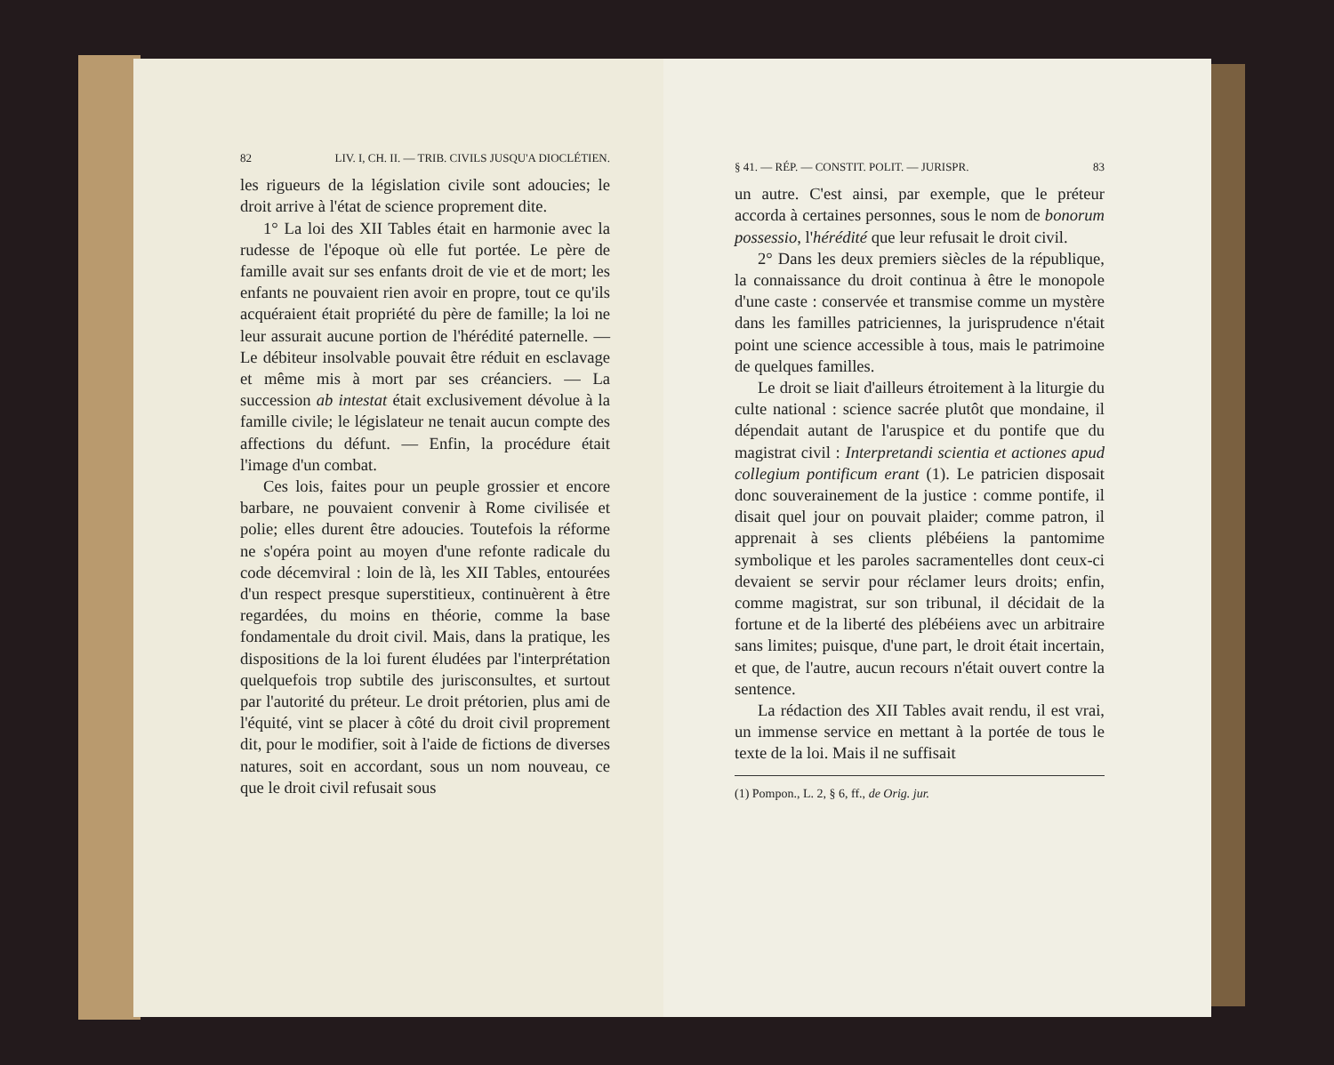82 LIV. I, CH. II. — TRIB. CIVILS JUSQU'A DIOCLÉTIEN.
les rigueurs de la législation civile sont adoucies; le droit arrive à l'état de science proprement dite.
1° La loi des XII Tables était en harmonie avec la rudesse de l'époque où elle fut portée. Le père de famille avait sur ses enfants droit de vie et de mort; les enfants ne pouvaient rien avoir en propre, tout ce qu'ils acquéraient était propriété du père de famille; la loi ne leur assurait aucune portion de l'hérédité paternelle. — Le débiteur insolvable pouvait être réduit en esclavage et même mis à mort par ses créanciers. — La succession ab intestat était exclusivement dévolue à la famille civile; le législateur ne tenait aucun compte des affections du défunt. — Enfin, la procédure était l'image d'un combat.
Ces lois, faites pour un peuple grossier et encore barbare, ne pouvaient convenir à Rome civilisée et polie; elles durent être adoucies. Toutefois la réforme ne s'opéra point au moyen d'une refonte radicale du code décemviral : loin de là, les XII Tables, entourées d'un respect presque superstitieux, continuèrent à être regardées, du moins en théorie, comme la base fondamentale du droit civil. Mais, dans la pratique, les dispositions de la loi furent éludées par l'interprétation quelquefois trop subtile des jurisconsultes, et surtout par l'autorité du préteur. Le droit prétorien, plus ami de l'équité, vint se placer à côté du droit civil proprement dit, pour le modifier, soit à l'aide de fictions de diverses natures, soit en accordant, sous un nom nouveau, ce que le droit civil refusait sous
§ 41. — RÉP. — CONSTIT. POLIT. — JURISPR. 83
un autre. C'est ainsi, par exemple, que le préteur accorda à certaines personnes, sous le nom de bonorum possessio, l'hérédité que leur refusait le droit civil.
2° Dans les deux premiers siècles de la république, la connaissance du droit continua à être le monopole d'une caste : conservée et transmise comme un mystère dans les familles patriciennes, la jurisprudence n'était point une science accessible à tous, mais le patrimoine de quelques familles.
Le droit se liait d'ailleurs étroitement à la liturgie du culte national : science sacrée plutôt que mondaine, il dépendait autant de l'aruspice et du pontife que du magistrat civil : Interpretandi scientia et actiones apud collegium pontificum erant (1). Le patricien disposait donc souverainement de la justice : comme pontife, il disait quel jour on pouvait plaider; comme patron, il apprenait à ses clients plébéiens la pantomime symbolique et les paroles sacramentelles dont ceux-ci devaient se servir pour réclamer leurs droits; enfin, comme magistrat, sur son tribunal, il décidait de la fortune et de la liberté des plébéiens avec un arbitraire sans limites; puisque, d'une part, le droit était incertain, et que, de l'autre, aucun recours n'était ouvert contre la sentence.
La rédaction des XII Tables avait rendu, il est vrai, un immense service en mettant à la portée de tous le texte de la loi. Mais il ne suffisait
(1) Pompon., L. 2, § 6, ff., de Orig. jur.